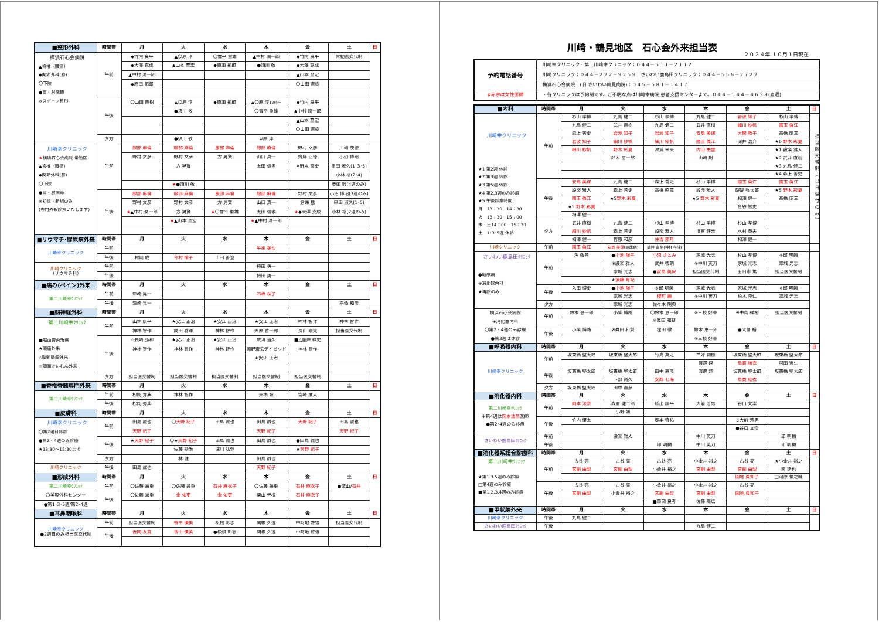| ■整形外科 | 時間帯 | 月 | 火 | 水 | 木 | 金 | 土 | 日 |
| --- | --- | --- | --- | --- | --- | --- | --- | --- |
| 横浜石心会病院 ▲脊椎（腰痛） ◆関節外科(膝) 〇下肢 ●肩・肘関節 ※スポーツ整形 | 午前 | ◆竹内 良平 | ▲〇原 淳 | 〇雪平 重雄 | ▲中村 潤一郎 | ◆竹内 良平 | 常勤医交代制 | |
| | | ◆大澤 克成 | ▲山本 至宏 | ◆原田 拓郎 | ●須川 敬 | ◆大澤 克成 | | |
| | | ▲中村 潤一郎 | | | | ▲山本 至宏 | | |
| | | ◆原田 拓郎 | | | | 〇山田 直樹 | | |
| | 午後 | 〇山田 直樹 | ▲〇原 淳 | ◆原田 拓郎 | ▲〇原 淳 12時～ | ◆竹内 良平 | | |
| | | | ●須川 敬 | | 〇雪平 重雄 | ▲中村 潤一郎 | | |
| | | | | | | ▲山本 至宏 | | |
| | | | | | | 〇山田 直樹 | | |
| | 夕方 | | ●須川 敬 | | ※原 淳 | | | |
| 川崎幸クリニック ★ 横浜石心会病院 常勤医 ▲脊椎（腰痛） ◆関節外科(膝) 〇下肢 ●肩・肘関節 ※初診・新規のみ (専門外も診察いたします) | 午前 | 服部 麻倫 | 服部 麻倫 | 服部 麻倫 | 服部 麻倫 | 野村 文彦 | 川端 茂徳 | |
| | | 野村 文彦 | 野村 文彦 | 方 晃賢 | 山口 真一 | 齊藤 正徳 | 小沼 博昭 | |
| | | | 方 晃賢 | | 太田 信孝 | ※野末 高史 | 串田 淑久(1･3･5) | |
| | | | | | | | 小林 裕(2･4) | |
| | | | ★ ●須川 敬 | | | | 奥田 駿(4週のみ) | |
| | 午後 | 服部 麻倫 | 服部 麻倫 | 服部 麻倫 | 服部 麻倫 | 野村 文彦 | 小沼 博昭(3週のみ) | |
| | | 野村 文彦 | 野村 文彦 | 方 晃賢 | 山口 真一 | 倉兼 猛 | 串田 淑久(1･5) | |
| | | ★ ▲中村 潤一郎 | 方 晃賢 | ★ 〇雪平 重雄 | 太田 信孝 | ★ ◆大澤 克成 | 小林 裕(2週のみ) | |
| | | | ★ ▲山本 至宏 | | ★ ▲中村 潤一郎 | | | |
| ■リウマチ･膠原病外来 | 時間帯 | 月 | 火 | 水 | 木 | 金 | 土 | 日 |
| 川崎幸クリニック | 午前 | | | | 午來 美沙 | | | |
| | 午後 | 村岡 成 | 今村 愉子 | 山田 善登 | | | | |
| 川崎クリニック （リウマチ科） | 午前 | | | | 持田 勇一 | | | |
| | 午後 | | | | 持田 勇一 | | | |
| ■痛み(ペイン)外来 | 時間帯 | 月 | 火 | 水 | 木 | 金 | 土 | 日 |
| 第二川崎幸ｸﾘﾆｯｸ | 午前 | 津崎 晃一 | | | 石橋 桜子 | | | |
| | 午後 | 津崎 晃一 | | | | | 宗像 和彦 | |
| ■脳神経外科 | 時間帯 | 月 | 火 | 水 | 木 | 金 | 土 | 日 |
| 第二川崎幸ｸﾘﾆｯｸ ■脳血管内治療 ★頭痛外来 △脳動脈瘤外来 ☆顔面けいれん外来 | 午前 | 山本 康平 | ★安江 正治 | ★安江 正治 | ★安江 正治 | 神林 智作 | 神林 智作 | |
| | | 神林 智作 | 成田 啓暉 | 神林 智作 | 大原 啓一郎 | 長山 剛太 | 担当医交代制 | |
| | 午後 | ☆長崎 弘和 | ★安江 正治 | ★安江 正治 | 成清 道久 | ■△壷井 祥史 | | |
| | | 神林 智作 | 神林 智作 | 神林 智作 | 岡野宏玄デイビッド | 神林 智作 | | |
| | | | | | ★安江 正治 | | | |
| | 夕方 | 担当医交替制 | 担当医交替制 | 担当医交替制 | 担当医交替制 | 担当医交替制 | | |
| ■脊椎脊髄専門外来 | 時間帯 | 月 | 火 | 水 | 木 | 金 | 土 | 日 |
| 第二川崎幸ｸﾘﾆｯｸ | 午前 | 松岡 秀典 | 神林 智作 | | 大橋 聡 | 宮崎 廉人 | | |
| | 午後 | 松岡 秀典 | | | | | | |
| ■皮膚科 | 時間帯 | 月 | 火 | 水 | 木 | 金 | 土 | 日 |
| 川崎幸クリニック 〇第2週目休診 ●第2・4週のみ診療 ★13:30～15:30まで | 午前 | 田島 誠也 | 〇 天野 紀子 | 田島 誠也 | 田島 誠也 | 天野 紀子 | 田島 誠也 | |
| | | 天野 紀子 | | | 天野 紀子 | | 天野 紀子 | |
| | 午後 | ★ 天野 紀子 | 〇★ 天野 紀子 | 田島 誠也 | 田島 誠也 | ●田島 誠也 | | |
| | | | 佐藤 勘治 | 堀川 弘登 | | ★ 天野 紀子 | | |
| | 夕方 | | 林 健 | | 田島 誠也 | | | |
| 川崎クリニック | 午後 | 田島 誠也 | | | 天野 紀子 | | | |
| ■形成外科 | 時間帯 | 月 | 火 | 水 | 木 | 金 | 土 | 日 |
| 第二川崎幸ｸﾘﾆｯｸ | 午前 | 〇佐藤 兼重 | 〇佐藤 兼重 | 石井 麻衣子 | 〇佐藤 兼重 | 石井 麻衣子 | ●栗山/ 石井 | |
| 〇美容外科センター | 午後 | 〇佐藤 兼重 | 金 佑吏 | 金 佑吏 | 栗山 元根 | 石井 麻衣子 | | |
| ●第1･3･5週/第2･4週 | | | | | | | | |
| ■耳鼻咽喉科 | 時間帯 | 月 | 火 | 水 | 木 | 金 | 土 | 日 |
| 川崎幸クリニック ●2週目のみ担当医交代制 | 午前 | 担当医交替制 | 香中 優美 | 松根 彰志 | 関根 久遠 | 中阿地 啓悟 | 担当医交代制 | |
| | 午後 | 吉岡 友真 | 香中 優美 | ●松根 彰志 | 関根 久遠 | 中阿地 啓悟 | | |
川崎・鶴見地区　石心会外来担当表
２０２４年 １０月１日現在
| 予約電話番号 | 川崎幸クリニック・第二川崎幸クリニック：０４４－５１１－２１１２ |
| | 川崎クリニック：０４４－２２２－９２５９ さいわい鹿島田クリニック：０４４－５５６－２７２２ |
| | 横浜石心会病院 (旧 さいわい鶴見病院)：０４５－５８１－１４１７ |
| ※赤字は女性医師 | ・各クリニックは予約制です。ご不明な点は川崎幸病院 患者支援センターまで。０４４－５４４－４６３８(直通) |
| ■内科 | 時間帯 | 月 | 火 | 水 | 木 | 金 | 土 | 日 |
| --- | --- | --- | --- | --- | --- | --- | --- | --- |
| 川崎幸クリニック ★1 第2週 休診 ★2 第3週 休診 ★3 第5週 休診 ★4 第2.3週のみ診療 ★5 午後診察時間 月 13：30－14：30 火 13：30－15：00 木・土14：00－15：30 土 1･3･5週 休診 | 午前 | 杉山 孝博 | 九島 健二 | 杉山 孝博 | 九島 健二 | 岩波 知子 | 杉山 孝博 | 担当医交替制（当日受付のみ） |
| | | 九島 健二 | 武井 直樹 | 九島 健二 | 武井 直樹 | 細川 紗帆 | 國玉 眞江 | |
| | | 森上 善史 | 岩波 知子 | 岩波 知子 | 安島 美保 | 大関 敦子 | 高橋 昭三 | |
| | | 岩波 知子 | 細川 紗帆 | 細川 紗帆 | 國玉 眞江 | 深井 浩介 | ★6 野木 彩夏 | |
| | | 細川 紗帆 | 野木 彩夏 | 津浦 幸夫 | 内山 由里 | | ★1 設楽 雅人 | |
| | | | 鈴木 恵一郎 | | 山崎 財 | | ★2 武井 直樹 | |
| | | | | | | | ★3 九島 健二 | |
| | | | | | | | ★4 森上 善史 | |
| | 午後 | 安島 美保 | 九島 健二 | 森上 善史 | 杉山 孝博 | 國玉 眞江 | 國玉 眞江 | |
| | | 設楽 雅人 | 森上 善史 | 高橋 昭三 | 設楽 雅人 | 醍醐 弥太郎 | ★5 野木 彩夏 | |
| | | 國玉 眞江 | ★5 野木 彩夏 | | ★5 野木 彩夏 | 相澤 健一 | 高橋 昭三 | |
| | | ★5 野木 彩夏 | | | | 金谷 智史 | | |
| | | 相澤 健一 | | | | | | |
| | 夕方 | 武井 直樹 | 九島 健二 | 杉山 孝博 | 杉山 孝博 | 杉山 孝博 | | |
| | | 細川 紗帆 | 森上 善史 | 設楽 雅人 | 増富 健吉 | 水村 泰夫 | | |
| | | 相澤 健一 | 菅原 和彦 | 住吉 那月 | | 相澤 健一 | | |
| 川崎クリニック | 午前 | 國玉 眞江 | 安島 美保 (糖尿病) | 武井 直樹(神経内科) | | | | |
| さいわい鹿島田ｸﾘﾆｯｸ ●糖尿病 ※消化器内科 ★再診のみ | 午前 | 角 敬善 | ● 小池 陽子 | 小沼 さとみ | 家城 光志 | 杉山 孝博 | ※邱 明麟 | |
| | | | ※設楽 雅人 | 武井 啓朗 | ※中川 英刀 | 家城 光志 | 家城 光志 | |
| | | | 家城 光志 | ● 安島 美保 | 担当医交代制 | 五日市 篤 | 担当医交替制 | |
| | | | ★ 後藤 有紀 | | | | | |
| | 午後 | 入田 博史 | ● 小池 陽子 | ※邱 明麟 | 家城 光志 | 家城 光志 | ※邱 明麟 | |
| | | | 家城 光志 | 櫻町 麗 | ※中川 英刀 | 柏木 克仁 | 家城 光志 | |
| | 夕方 | | 家城 光志 | 佐々木 陽典 | | | | |
| 横浜石心会病院 ※消化器内科 〇第2・4週のみ診療 ●第3週は休診 | 午前 | 鈴木 恵一郎 | 小柴 博路 | 〇鈴木 恵一郎 | ※三枝 好幸 | ※中島 祥裕 | 担当医交替制 | |
| | | | | ※眞田 和賢 | | | | |
| | 午後 | 小柴 博路 | ※眞田 和賢 | 窪田 徹 | 鈴木 恵一郎 | ●大薗 裕 | | |
| | | | | | ※三枝 好幸 | | | |
| ■呼吸器内科 | 時間帯 | 月 | 火 | 水 | 木 | 金 | 土 | 日 |
| 川崎幸クリニック | 午前 | 坂東橋 堅太郎 | 坂東橋 堅太郎 | 竹島 英之 | 三好 嗣臣 | 坂東橋 堅太郎 | 坂東橋 堅太郎 | |
| | | | | | 渡邊 翔 | 島貫 結衣 | 羽田 憲生 | |
| | 午後 | 坂東橋 堅太郎 | 坂東橋 堅太郎 | 田中 直彦 | 渡邊 翔 | 坂東橋 堅太郎 | 坂東橋 堅太郎 | |
| | | | 卜部 尚久 | 安西 七海 | | 島貫 結衣 | | |
| | 夕方 | 坂東橋 堅太郎 | 田中 直彦 | | | | | |
| ■消化器内科 | 時間帯 | 月 | 火 | 水 | 木 | 金 | 土 | 日 |
| 第二川崎幸ｸﾘﾆｯｸ ※第4週は 岡本法奈 医師 ●第2･4週のみ診療 | 午前 | 岡本 法奈 | 森重 健二郎 | 砥出 康平 | 大前 芳男 | 谷口 文崇 | | |
| | | | 小野 颯 | | | | | |
| | 午後 | 竹内 優太 | | 塚本 啓祐 | | ※大前 芳男 | | |
| | | | | | | ●谷口 文崇 | | |
| さいわい鹿島田ｸﾘﾆｯｸ | 午前 | | 設楽 雅人 | | 中川 英刀 | | 邱 明麟 | |
| | 午後 | | | 邱 明麟 | 中川 英刀 | | 邱 明麟 | |
| ■消化器系総合診療科 | 時間帯 | 月 | 火 | 水 | 木 | 金 | 土 | 日 |
| 第二川崎幸ｸﾘﾆｯｸ ★第1.3.5週のみ診療 □第4週のみ診療 ■第1.2.3.4週のみ診療 | 午前 | 古谷 亮 | 古谷 亮 | 古谷 亮 | 小金井 裕之 | 古谷 亮 | ★小金井 裕之 | |
| | | 宮副 由梨 | 宮副 由梨 | 小金井 裕之 | 宮副 由梨 | 宮副 由梨 | 南 達也 | |
| | | | | | | 圓地 眞知子 | □河原 慎之輔 | |
| | 午後 | 古谷 亮 | 古谷 亮 | 小金井 裕之 | 小金井 裕之 | 古谷 亮 | | |
| | | 宮副 由梨 | 小金井 裕之 | 宮副 由梨 | 宮副 由梨 | 圓地 眞知子 | | |
| | | | | ■菊岡 良考 | 佐藤 高広 | | | |
| ■甲状腺外来 | 時間帯 | 月 | 火 | 水 | 木 | 金 | 土 | 日 |
| 川崎幸クリニック | 午後 | 九島 健二 | | | | | | |
| さいわい鹿島田ｸﾘﾆｯｸ | 午後 | | | | 九島 健二 | | | |